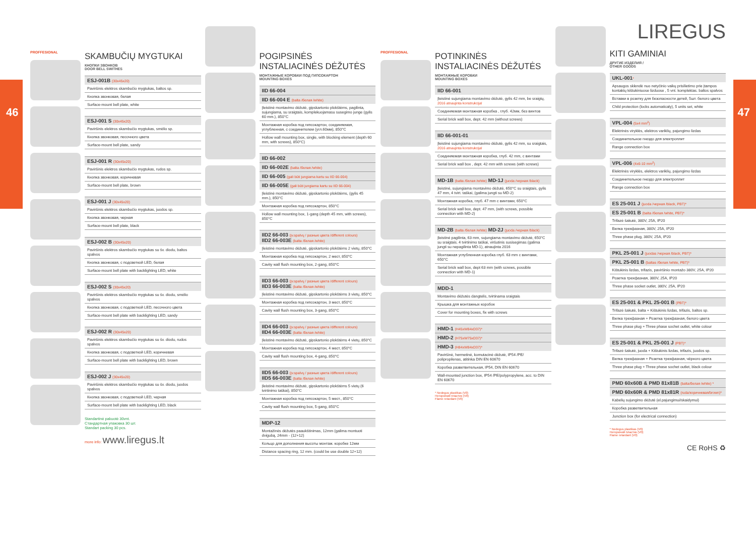46 47
PROFFESIONAL
SKAMBUČIŲ MYGTUKAI
КНОПКИ ЗВОНКОВ
DOOR BELL SWITHES
| ESJ-001B (30x45x20) |
| --- |
| Paviršinis elektros skambučio mygtukas, baltos sp. |
| Кнопка звонковая, белая |
| Surface-mount bell plate, white |
| ESJ-001 S (30x45x20) |
| --- |
| Paviršinis elektros skambučio mygtukas, smėlio sp. |
| Кнопка звонковая, песочного цвета |
| Surface-mount bell plate, sandy |
| ESJ-001 R (30x45x20) |
| --- |
| Paviršinis elektros skambučio mygtukas, rudos sp. |
| Кнопка звонковая, коричневая |
| Surface-mount bell plate, brown |
| ESJ-001 J (30x45x20) |
| --- |
| Paviršinis elektros skambučio mygtukas, juodos sp. |
| Кнопка звонковая, черная |
| Surface-mount bell plate, black |
| ESJ-002 B (30x45x20) |
| --- |
| Paviršinis elektros skambučio mygtukas su šv. diodu, baltos spalvos |
| Кнопка звонковая, с подсветкой LED, белая |
| Surface-mount bell plate with backlighting LED, white |
| ESJ-002 S (30x45x20) |
| --- |
| Paviršinis elektros skambučio mygtukas su šv. diodu, smėlio spalvos |
| Кнопка звонковая, с подсветкой LED, песочного цвета |
| Surface-mount bell plate with backlighting LED, sandy |
| ESJ-002 R (30x45x20) |
| --- |
| Paviršinis elektros skambučio mygtukas su šv. diodu, rudos spalvos |
| Кнопка звонковая, с подсветкой LED, коричневая |
| Surface-mount bell plate with backlighting LED, brown |
| ESJ-002 J (30x45x20) |
| --- |
| Paviršinis elektros skambučio mygtukas su šv. diodu, juodos spalvos |
| Кнопка звонковая, с подсветкой LED, черная |
| Surface-mount bell plate with backlighting LED, black |
Standartinė pakuotė 30vnt.
Стандартная упаковка 30 шт.
Standart packing 30 pcs.
more info: www.liregus.lt
POGIPSINĖS INSTALIACINĖS DĖŽUTĖS
МОНТАЖНЫЕ КОРОБКИ ПОД ГИПСОКАРТОН
MOUNTING BOXES
| IID 66-004 |
| --- |
| IID 66-004 E (balta /белая /white) |
| Įleistinė montavimo dėžutė, gipskartonio plokštėms, pagilinta, sujungiama, su sraigtais, komplekuojamasu susegimo junge (gylis 60 mm.), 850°C |
| Монтажная коробка под гипсокартон, соединяемая, углубленная, с соединителем (угл.60мм), 850°C |
| Hollow wall mounting box, single, with blocking element (depth 60 mm, with screws), 850°C) |
| IID 66-002 |
| --- |
| IID 66-002E (balta /белая /white) |
| IID 66-005 (gali būti jungiama kartu su IID 66-004) |
| IID 66-005E (gali būti jungiama kartu su IID 66-004) |
| Įleistinė montavimo dėžutė, gipskartonio plokštėms, (gylis 45 mm.), 850°C |
| Монтажная коробка под гипсокартон, 850°C |
| Hollow wall mounting box, 1-gang (depth 45 mm, with screws), 850°C |
| IID2 66-003 (įv.spalvų / разные цвета /different colours) IID2 66-003E (balta /белая /white) |
| --- |
| Įleistinė montavimo dėžutė, gipskartonio plokštėms 2 vietų, 850°C |
| Монтажная коробка под гипсокартон, 2 мест, 850°C |
| Cavity wall flush mounting box, 2-gang, 850°C |
| IID3 66-003 (įv.spalvų / разные цвета /different colours) IID3 66-003E (balta /белая /white) |
| --- |
| Įleistinė montavimo dėžutė, gipskartonio plokštėms 3 vietų, 850°C |
| Монтажная коробка под гипсокартон, 3 мест, 850°C |
| Cavity wall flush mounting box, 3-gang, 850°C |
| IID4 66-003 (įv.spalvų / разные цвета /different colours) IID4 66-003E (balta /белая /white) |
| --- |
| Įleistinė montavimo dėžutė, gipskartonio plokštėms 4 vietų, 850°C |
| Монтажная коробка под гипсокартон, 4 мест, 850°C |
| Cavity wall flush mounting box, 4-gang, 850°C |
| IID5 66-003 (įv.spalvų / разные цвета /different colours) IID5 66-003E (balta /белая /white) |
| --- |
| Įleistinė montavimo dėžutė, gipskartonio plokštėms 5 vietų (6 tvirtinimo taškai), 850°C |
| Монтажная коробка под гипсокартон, 5 мест., 850°C |
| Cavity wall flush mounting box, 5-gang, 850°C |
| MDP-12 |
| --- |
| Montažinės dėžutės paaukštinimas, 12mm (galima montuoti dvigubą, 24mm - (12+12) |
| Кольцо для дополнения высоты монтаж. коробке 12мм |
| Distance spacing ring, 12 mm. (could be use double 12+12) |
PROFFESIONAL
POTINKINĖS INSTALIACINĖS DĖŽUTĖS
МОНТАЖНЫЕ КОРОБКИ
MOUNTING BOXES
| IID 66-001 |
| --- |
| Įleistinė sujungiama montavimo dėžutė, gylis 42 mm, be sraigtų, 2016 atnaujinta konstrukcija! |
| Соединяемая монтажная коробка , глуб. 42мм, без винтов |
| Serial brick wall box, dept. 42 mm (without screws) |
| IID 66-001-01 |
| --- |
| Įleistinė sujungiama montavimo dėžutė, gylis 42 mm, su sraigtais, 2016 atnaujinta konstrukcija! |
| Соединяемая монтажная коробка, глуб. 42 mm, с винтами |
| Serial brick wall box , dept. 42 mm with screws (with screws) |
| MD-1B (balta /белая /white) MD-1J (juoda /черная /black) |
| --- |
| Įleistinė, sujungiama montavimo dėžutė, 650°C su sraigtais, gylis 47 mm, 4 tvirt. taškai, (galima jungti su MD-2) |
| Монтажная коробка, глуб. 47 mm с винтами, 650°C |
| Serial brick wall box, dept. 47 mm, (with screws, possible connection with MD-2) |
| MD-2B (balta /белая /white) MD-2J (juoda /черная /black) |
| --- |
| Įleistinė pagilinta, 63 mm, sujungiama montavimo dėžutė, 650°C su sraigtais. 4 tvirtinimo taškai, viršutinis susisegimas (galima jungti su nepagilinta MD-1), atnaujinta 2016 |
| Монтажная углубленная коробка глуб. 63 mm с винтами, 650°C |
| Serial brick wall box, dept 63 mm (with screws, possible connection with MD-1) |
| MDD-1 |
| --- |
| Montavimo dėžutės dangtelis, tvirtinama sraigtais |
| Крышка для монтажных коробок |
| Cover for mounting boxes, fix with screws |
| HMD-1 (H45xW84xD37)* |
| --- |
| HMD-2 (H75xW75xD37)* |
| HMD-3 (H84xW84xD37)* |
| Paviršinė, hermetinė, komutacinė dėžutė, IP54 /PE/ polipropilenas, atitinka DIN EN 60670 |
| Коробка разветвительная, IP54, DIN EN 60670 |
| Wall-mounted junction box, IP54 /PE/polypropylene, acc. to DIN EN 60670 |
* Nedegus plastikas (V0)
Негорючий пластик (V0)
Flame retardant (V0)
LIREGUS
KITI GAMINIAI
ДРУГИЕ ИЗДЕЛИЯ /
OTHER GOODS
| UKL-001 * |
| --- |
| Apsaugos sklendė nuo netyčinio vaikų prisilietimo prie įtampos kontaktų kištukiniuose lizduose , 5 vnt. komplektas. baltos spalvos |
| Вставки в розетку для безопасности детей, 5шт. белого цвета |
| Child protection (locks automaticaly), 5 units set, white |
| VPL-004 (5x4 mm<sup>2</sup>) |
| --- |
| Elektrinės viryklės, elektros variklių, pajungimo lizdas |
| Соединительное гнездо для электроплит |
| Range connection box |
| VPL-006 (4x6-10 mm<sup>2</sup>) |
| --- |
| Elektrinės viryklės, elektros variklių, pajungimo lizdas |
| Соединительное гнездо для электроплит |
| Range connection box |
| ES 25-001 J (juoda /черная /black, PBT)* |
| --- |
| ES 25-001 B (balta /белая /white, PBT)* |
| Trifazė šakutė, 380V, 25A, IP20 |
| Вилка трехфазная, 380V, 25A, IP20 |
| Three phase plug, 380V, 25A, IP20 |
| PKL 25-001 J (juodas /черная /black, PBT)* |
| --- |
| PKL 25-001 B (baltas /белая /white, PBT)* |
| Kištukinis lizdas, trifazis, paviršinio montažo 380V, 25A, IP20 |
| Розетка трехфазная, 380V, 25A, IP20 |
| Three phase socket outlet, 380V, 25A, IP20 |
| ES 25-001 & PKL 25-001 B (PBT)* |
| --- |
| Trifazė šakutė, balta + Kištukinis lizdas, trifazis, baltos sp. |
| Вилка трехфазная + Розетка трехфазная, белого цвета |
| Three phase plug + Three phase sochet outlet, white colour |
| ES 25-001 & PKL 25-001 J (PBT)* |
| --- |
| Trifazė šakutė, juoda + Kištukinis lizdas, trifazis, juodos sp. |
| Вилка трехфазная + Розетка трехфазная, чёрного цвета |
| Three phase plug + Three phase sochet outlet, black colour |
| PMD 60x60B & PMD 81x81B (balta/белая /white) * |
| --- |
| PMD 60x60R & PMD 81x81R (ruda/коричневая/brown)* |
| Kabelių sujungimo dėžutė (el.pajungimui/skaidymui) |
| Коробка разветвительная |
| Junction box (for electrical connection) |
* Nedegus plastikas (V0)
Негорючий пластик (V0)
Flame retardant (V0)
CE RoHS ♻